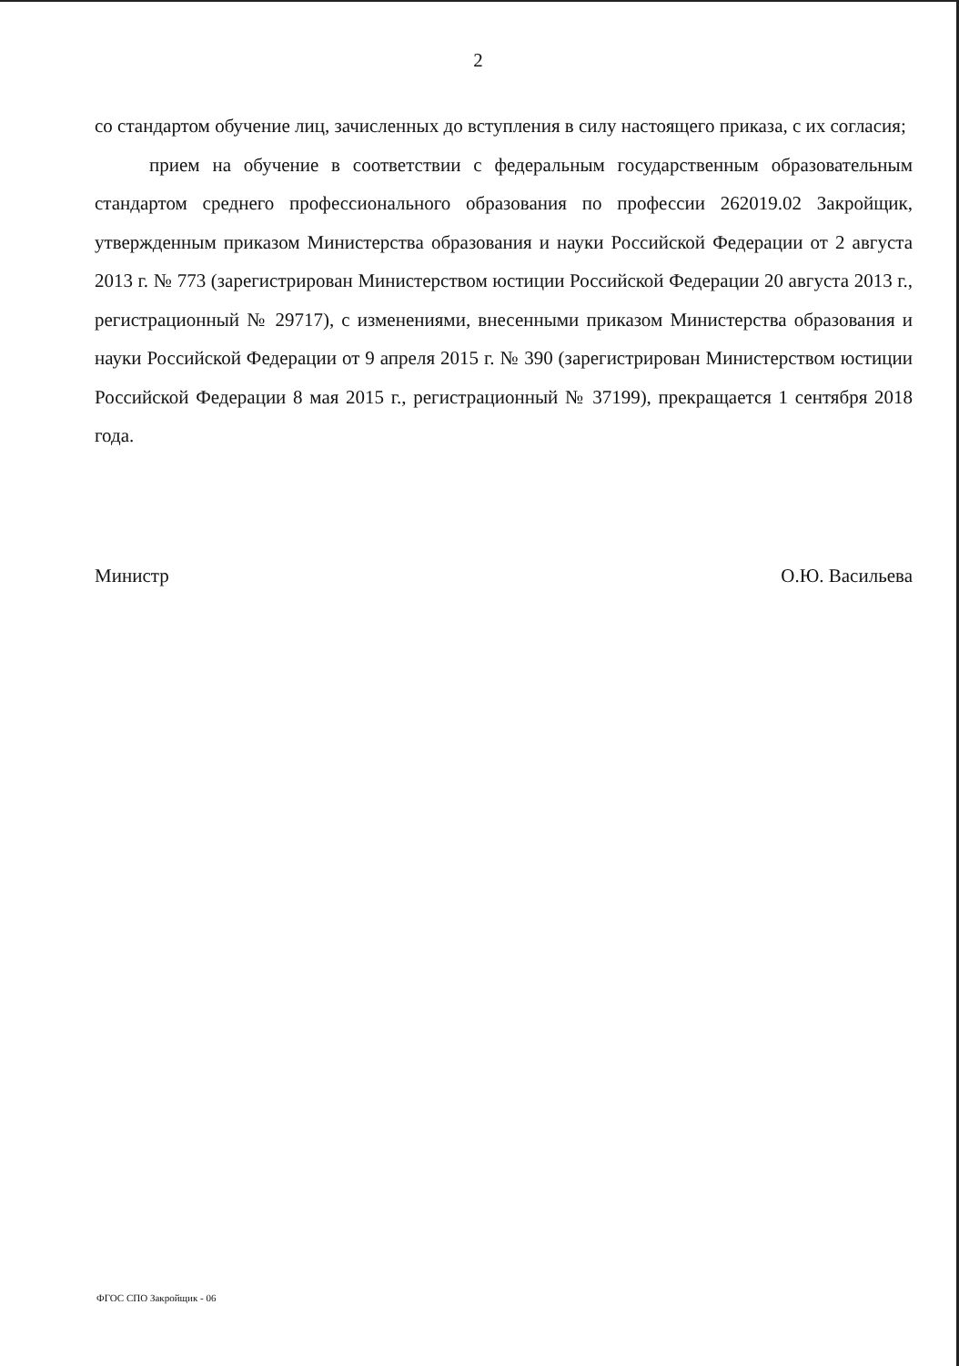2
со стандартом обучение лиц, зачисленных до вступления в силу настоящего приказа, с их согласия;
прием на обучение в соответствии с федеральным государственным образовательным стандартом среднего профессионального образования по профессии 262019.02 Закройщик, утвержденным приказом Министерства образования и науки Российской Федерации от 2 августа 2013 г. № 773 (зарегистрирован Министерством юстиции Российской Федерации 20 августа 2013 г., регистрационный № 29717), с изменениями, внесенными приказом Министерства образования и науки Российской Федерации от 9 апреля 2015 г. № 390 (зарегистрирован Министерством юстиции Российской Федерации 8 мая 2015 г., регистрационный № 37199), прекращается 1 сентября 2018 года.
Министр О.Ю. Васильева
ФГОС СПО Закройщик - 06